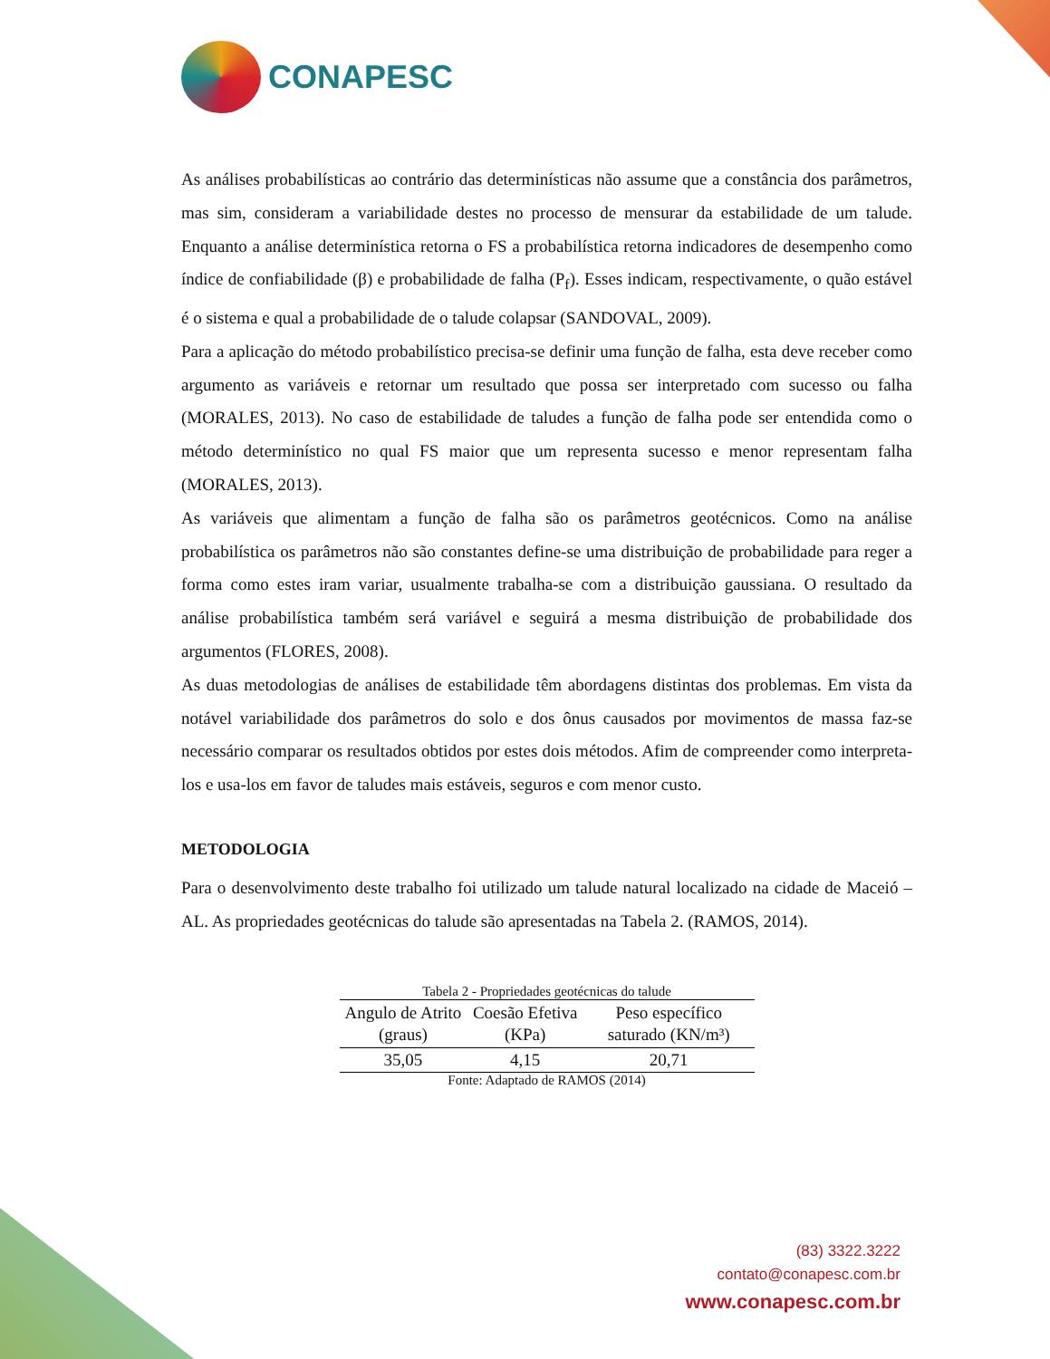CONAPESC
As análises probabilísticas ao contrário das determinísticas não assume que a constância dos parâmetros, mas sim, consideram a variabilidade destes no processo de mensurar da estabilidade de um talude. Enquanto a análise determinística retorna o FS a probabilística retorna indicadores de desempenho como índice de confiabilidade (β) e probabilidade de falha (P<sub>f</sub>). Esses indicam, respectivamente, o quão estável é o sistema e qual a probabilidade de o talude colapsar (SANDOVAL, 2009).
Para a aplicação do método probabilístico precisa-se definir uma função de falha, esta deve receber como argumento as variáveis e retornar um resultado que possa ser interpretado com sucesso ou falha (MORALES, 2013). No caso de estabilidade de taludes a função de falha pode ser entendida como o método determinístico no qual FS maior que um representa sucesso e menor representam falha (MORALES, 2013).
As variáveis que alimentam a função de falha são os parâmetros geotécnicos. Como na análise probabilística os parâmetros não são constantes define-se uma distribuição de probabilidade para reger a forma como estes iram variar, usualmente trabalha-se com a distribuição gaussiana. O resultado da análise probabilística também será variável e seguirá a mesma distribuição de probabilidade dos argumentos (FLORES, 2008).
As duas metodologias de análises de estabilidade têm abordagens distintas dos problemas. Em vista da notável variabilidade dos parâmetros do solo e dos ônus causados por movimentos de massa faz-se necessário comparar os resultados obtidos por estes dois métodos. Afim de compreender como interpreta-los e usa-los em favor de taludes mais estáveis, seguros e com menor custo.
METODOLOGIA
Para o desenvolvimento deste trabalho foi utilizado um talude natural localizado na cidade de Maceió – AL. As propriedades geotécnicas do talude são apresentadas na Tabela 2. (RAMOS, 2014).
Tabela 2 - Propriedades geotécnicas do talude
| Angulo de Atrito (graus) | Coesão Efetiva (KPa) | Peso específico saturado (KN/m³) |
| --- | --- | --- |
| 35,05 | 4,15 | 20,71 |
Fonte: Adaptado de RAMOS (2014)
(83) 3322.3222
contato@conapesc.com.br
www.conapesc.com.br